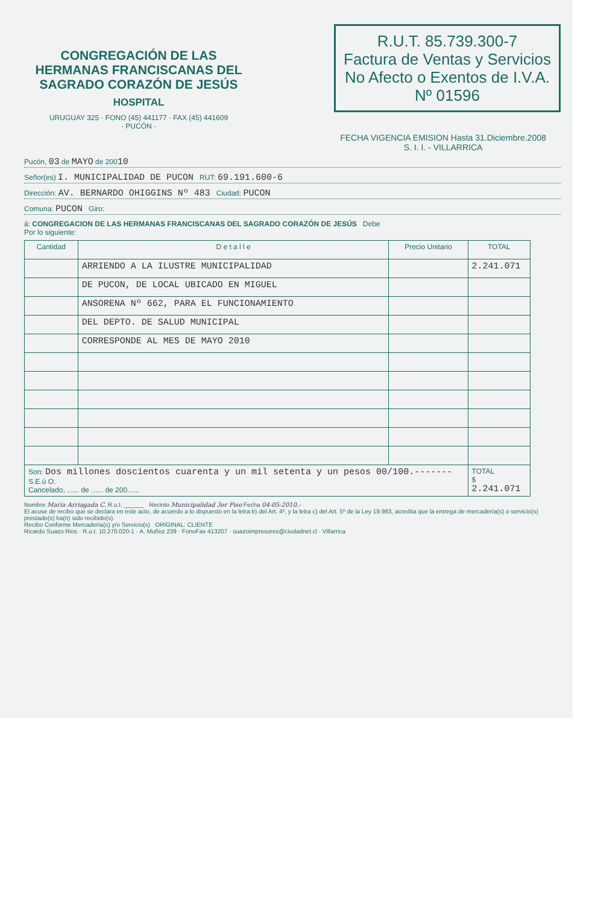CONGREGACIÓN DE LAS HERMANAS FRANCISCANAS DEL SAGRADO CORAZÓN DE JESÚS
HOSPITAL
URUGUAY 325 · FONO (45) 441177 · FAX (45) 441609
· PUCÓN ·
R.U.T. 85.739.300-7
Factura de Ventas y Servicios
No Afecto o Exentos de I.V.A.
Nº 01596
FECHA VIGENCIA EMISION Hasta 31.Diciembre.2008
S. I. I. - VILLARRICA
Pucón, 03 de MAYO de 20010
Señor(es) I. MUNICIPALIDAD DE PUCON RUT: 69.191.600-6
Dirección: AV. BERNARDO OHIGGINS Nº 483 Ciudad: PUCON
Comuna: PUCON Giro:
á: CONGREGACION DE LAS HERMANAS FRANCISCANAS DEL SAGRADO CORAZÓN DE JESÚS Debe
Por lo siguiente:
| Cantidad | D e t a l l e | Precio Unitario | TOTAL |
| --- | --- | --- | --- |
| | ARRIENDO A LA ILUSTRE MUNICIPALIDAD | | 2.241.071 |
| | DE PUCON, DE LOCAL UBICADO EN MIGUEL | | |
| | ANSORENA Nº 662, PARA EL FUNCIONAMIENTO | | |
| | DEL DEPTO. DE SALUD MUNICIPAL | | |
| | CORRESPONDE AL MES DE MAYO 2010 | | |
| Son: Dos millones doscientos cuarenta y un mil setenta y un pesos 00/100.------- S.E.ú O. Cancelado, ...... de ...... de 200...... | | | TOTAL $ 2.241.071 |
Nombre María Arriagada C. R.u.t. ______ Recinto Municipalidad 3er Piso Fecha 04-05-2010.-
El acuse de recibo que se declara en este acto, de acuerdo a lo dispuesto en la letra b) del Art. 4º, y la letra c) del Art. 5º de la Ley 19.983, acredita que la entrega de mercadería(s) o servicio(s) prestado(s) ha(n) sido recibido(s).
Recibo Conforme Mercadería(s) y/o Servicio(s) ORIGINAL: CLIENTE
Ricardo Suazo Rios · R.u.t. 10.270.020-1 · A. Muñoz 239 · FonoFax 413207 · suazoimpresores@ciudadnet.cl · Villarrica